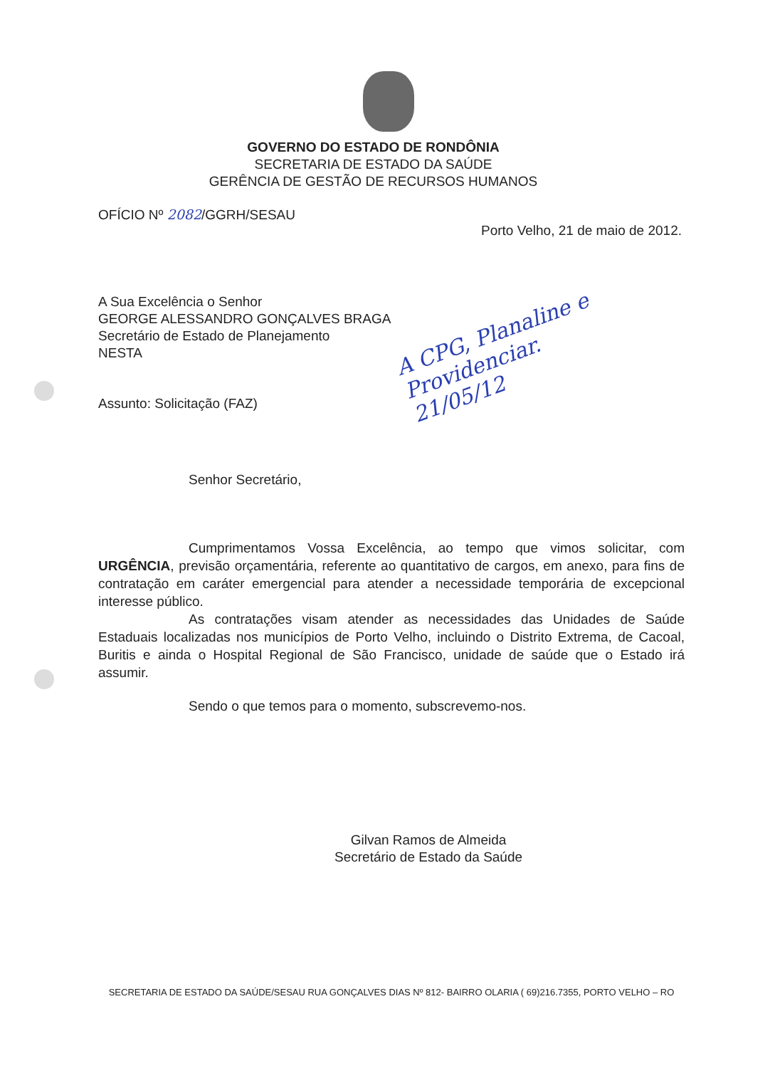GOVERNO DO ESTADO DE RONDÔNIA
SECRETARIA DE ESTADO DA SAÚDE
GERÊNCIA DE GESTÃO DE RECURSOS HUMANOS
OFÍCIO Nº 2082/GGRH/SESAU
Porto Velho, 21 de maio de 2012.
A Sua Excelência o Senhor
GEORGE ALESSANDRO GONÇALVES BRAGA
Secretário de Estado de Planejamento
NESTA
Assunto: Solicitação (FAZ)
Senhor Secretário,
A CPG, Planaline e Providenciar. 21/05/12
Cumprimentamos Vossa Excelência, ao tempo que vimos solicitar, com URGÊNCIA, previsão orçamentária, referente ao quantitativo de cargos, em anexo, para fins de contratação em caráter emergencial para atender a necessidade temporária de excepcional interesse público.
As contratações visam atender as necessidades das Unidades de Saúde Estaduais localizadas nos municípios de Porto Velho, incluindo o Distrito Extrema, de Cacoal, Buritis e ainda o Hospital Regional de São Francisco, unidade de saúde que o Estado irá assumir.
Sendo o que temos para o momento, subscrevemo-nos.
Gilvan Ramos de Almeida
Secretário de Estado da Saúde
SECRETARIA DE ESTADO DA SAÚDE/SESAU RUA GONÇALVES DIAS Nº 812- BAIRRO OLARIA ( 69)216.7355, PORTO VELHO – RO